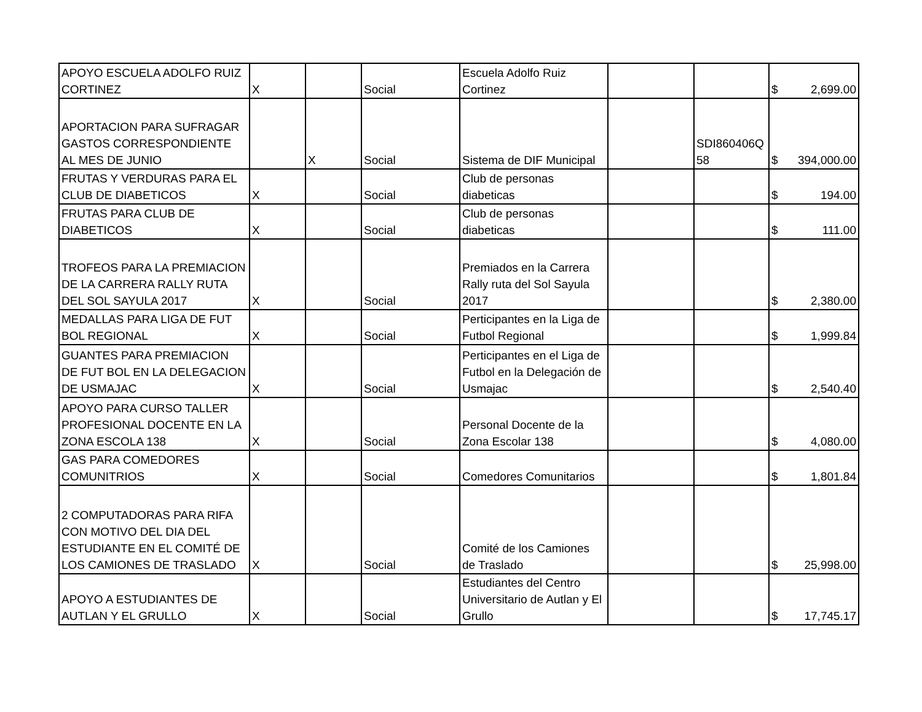| APOYO ESCUELA ADOLFO RUIZ CORTINEZ | X | | Social | Escuela Adolfo Ruiz Cortinez | | | $ 2,699.00 |
| APORTACION PARA SUFRAGAR GASTOS CORRESPONDIENTE AL MES DE JUNIO | | X | Social | Sistema de DIF Municipal | | SDI860406Q 58 | $ 394,000.00 |
| FRUTAS Y VERDURAS PARA EL CLUB DE DIABETICOS | X | | Social | Club de personas diabeticas | | | $ 194.00 |
| FRUTAS PARA CLUB DE DIABETICOS | X | | Social | Club de personas diabeticas | | | $ 111.00 |
| TROFEOS PARA LA PREMIACION DE LA CARRERA RALLY RUTA DEL SOL SAYULA 2017 | X | | Social | Premiados en la Carrera Rally ruta del Sol Sayula 2017 | | | $ 2,380.00 |
| MEDALLAS PARA LIGA DE FUT BOL REGIONAL | X | | Social | Perticipantes en la Liga de Futbol Regional | | | $ 1,999.84 |
| GUANTES PARA PREMIACION DE FUT BOL EN LA DELEGACION DE USMAJAC | X | | Social | Perticipantes en el Liga de Futbol en la Delegación de Usmajac | | | $ 2,540.40 |
| APOYO PARA CURSO TALLER PROFESIONAL DOCENTE EN LA ZONA ESCOLA 138 | X | | Social | Personal Docente de la Zona Escolar 138 | | | $ 4,080.00 |
| GAS PARA COMEDORES COMUNITRIOS | X | | Social | Comedores Comunitarios | | | $ 1,801.84 |
| 2 COMPUTADORAS PARA RIFA CON MOTIVO DEL DIA DEL ESTUDIANTE EN EL COMITÉ DE LOS CAMIONES DE TRASLADO | X | | Social | Comité de los Camiones de Traslado | | | $ 25,998.00 |
| APOYO A ESTUDIANTES DE AUTLAN Y EL GRULLO | X | | Social | Estudiantes del Centro Universitario de Autlan y El Grullo | | | $ 17,745.17 |